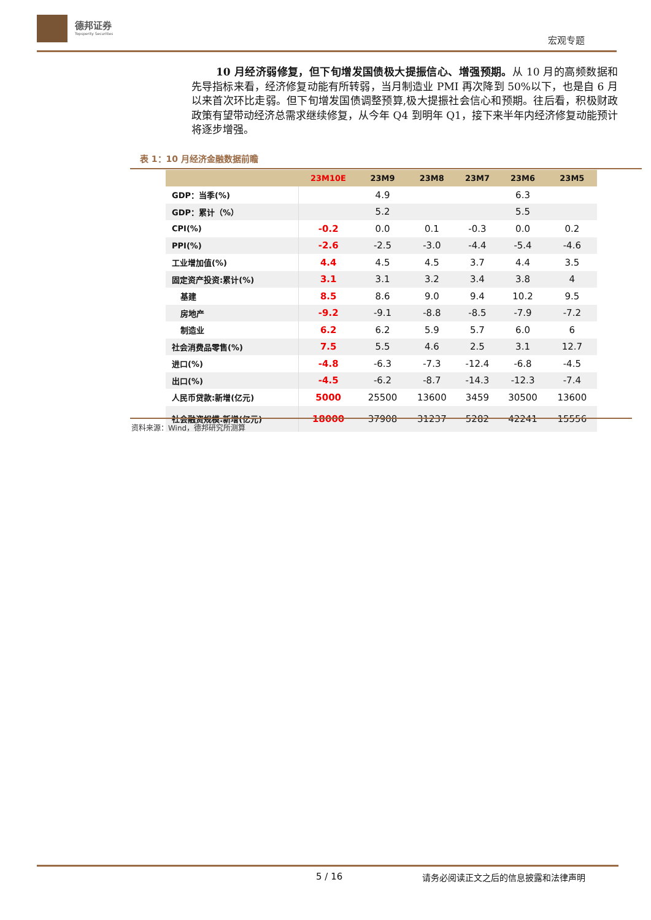德邦证券
Topsperity Securities
宏观专题
10 月经济弱修复，但下旬增发国债极大提振信心、增强预期。从 10 月的高频数据和先导指标来看，经济修复动能有所转弱，当月制造业 PMI 再次降到 50%以下，也是自 6 月以来首次环比走弱。但下旬增发国债调整预算,极大提振社会信心和预期。往后看，积极财政政策有望带动经济总需求继续修复，从今年 Q4 到明年 Q1，接下来半年内经济修复动能预计将逐步增强。
表 1：10 月经济金融数据前瞻
| | 23M10E | 23M9 | 23M8 | 23M7 | 23M6 | 23M5 |
| --- | --- | --- | --- | --- | --- | --- |
| GDP：当季(%) | | 4.9 | | | 6.3 | |
| GDP：累计（%） | | 5.2 | | | 5.5 | |
| CPI(%) | -0.2 | 0.0 | 0.1 | -0.3 | 0.0 | 0.2 |
| PPI(%) | -2.6 | -2.5 | -3.0 | -4.4 | -5.4 | -4.6 |
| 工业增加值(%) | 4.4 | 4.5 | 4.5 | 3.7 | 4.4 | 3.5 |
| 固定资产投资:累计(%) | 3.1 | 3.1 | 3.2 | 3.4 | 3.8 | 4 |
| 基建 | 8.5 | 8.6 | 9.0 | 9.4 | 10.2 | 9.5 |
| 房地产 | -9.2 | -9.1 | -8.8 | -8.5 | -7.9 | -7.2 |
| 制造业 | 6.2 | 6.2 | 5.9 | 5.7 | 6.0 | 6 |
| 社会消费品零售(%) | 7.5 | 5.5 | 4.6 | 2.5 | 3.1 | 12.7 |
| 进口(%) | -4.8 | -6.3 | -7.3 | -12.4 | -6.8 | -4.5 |
| 出口(%) | -4.5 | -6.2 | -8.7 | -14.3 | -12.3 | -7.4 |
| 人民币贷款:新增(亿元) | 5000 | 25500 | 13600 | 3459 | 30500 | 13600 |
| 社会融资规模:新增(亿元) | 18000 | 37908 | 31237 | 5282 | 42241 | 15556 |
资料来源：Wind，德邦研究所测算
5 / 16
请务必阅读正文之后的信息披露和法律声明